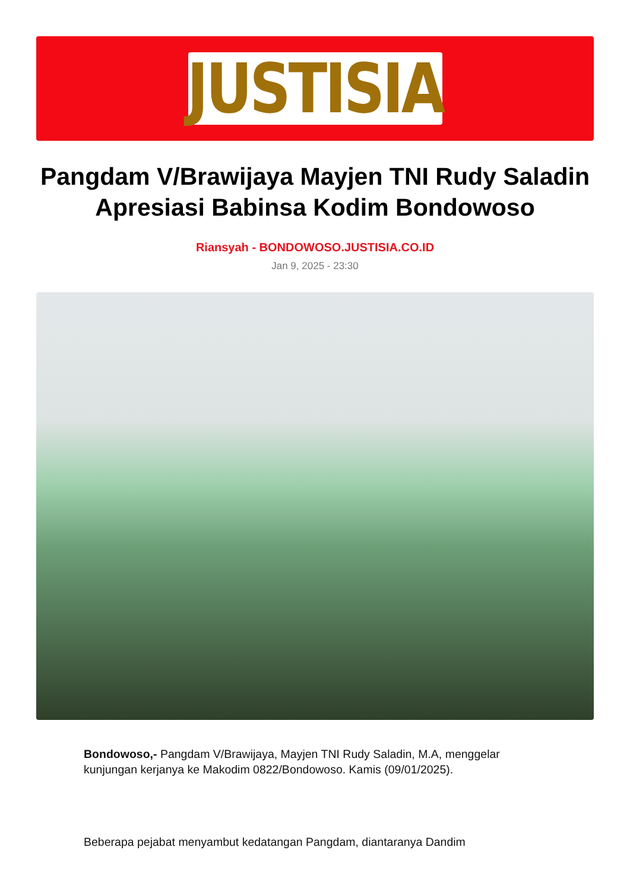JUSTISIA
Pangdam V/Brawijaya Mayjen TNI Rudy Saladin Apresiasi Babinsa Kodim Bondowoso
Riansyah - BONDOWOSO.JUSTISIA.CO.ID
Jan 9, 2025 - 23:30
Bondowoso,- Pangdam V/Brawijaya, Mayjen TNI Rudy Saladin, M.A, menggelar kunjungan kerjanya ke Makodim 0822/Bondowoso. Kamis (09/01/2025).
Beberapa pejabat menyambut kedatangan Pangdam, diantaranya Dandim